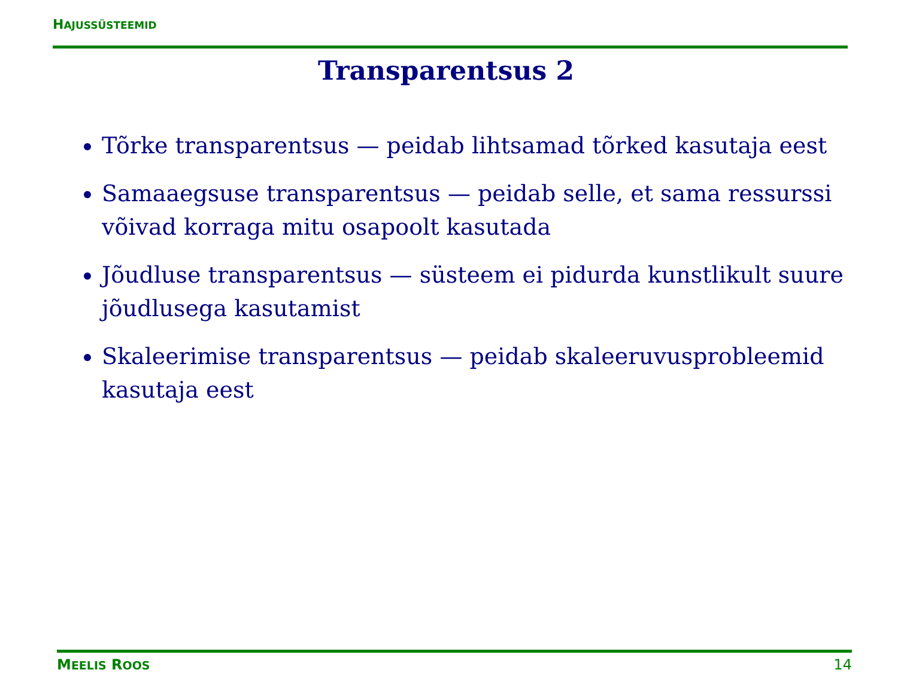HAJUSSÜSTEEMID
Transparentsus 2
Tõrke transparentsus — peidab lihtsamad tõrked kasutaja eest
Samaaegsuse transparentsus — peidab selle, et sama ressurssi võivad korraga mitu osapoolt kasutada
Jõudluse transparentsus — süsteem ei pidurda kunstlikult suure jõudlusega kasutamist
Skaleerimise transparentsus — peidab skaleeruvusprobleemid kasutaja eest
MEELIS ROOS 14